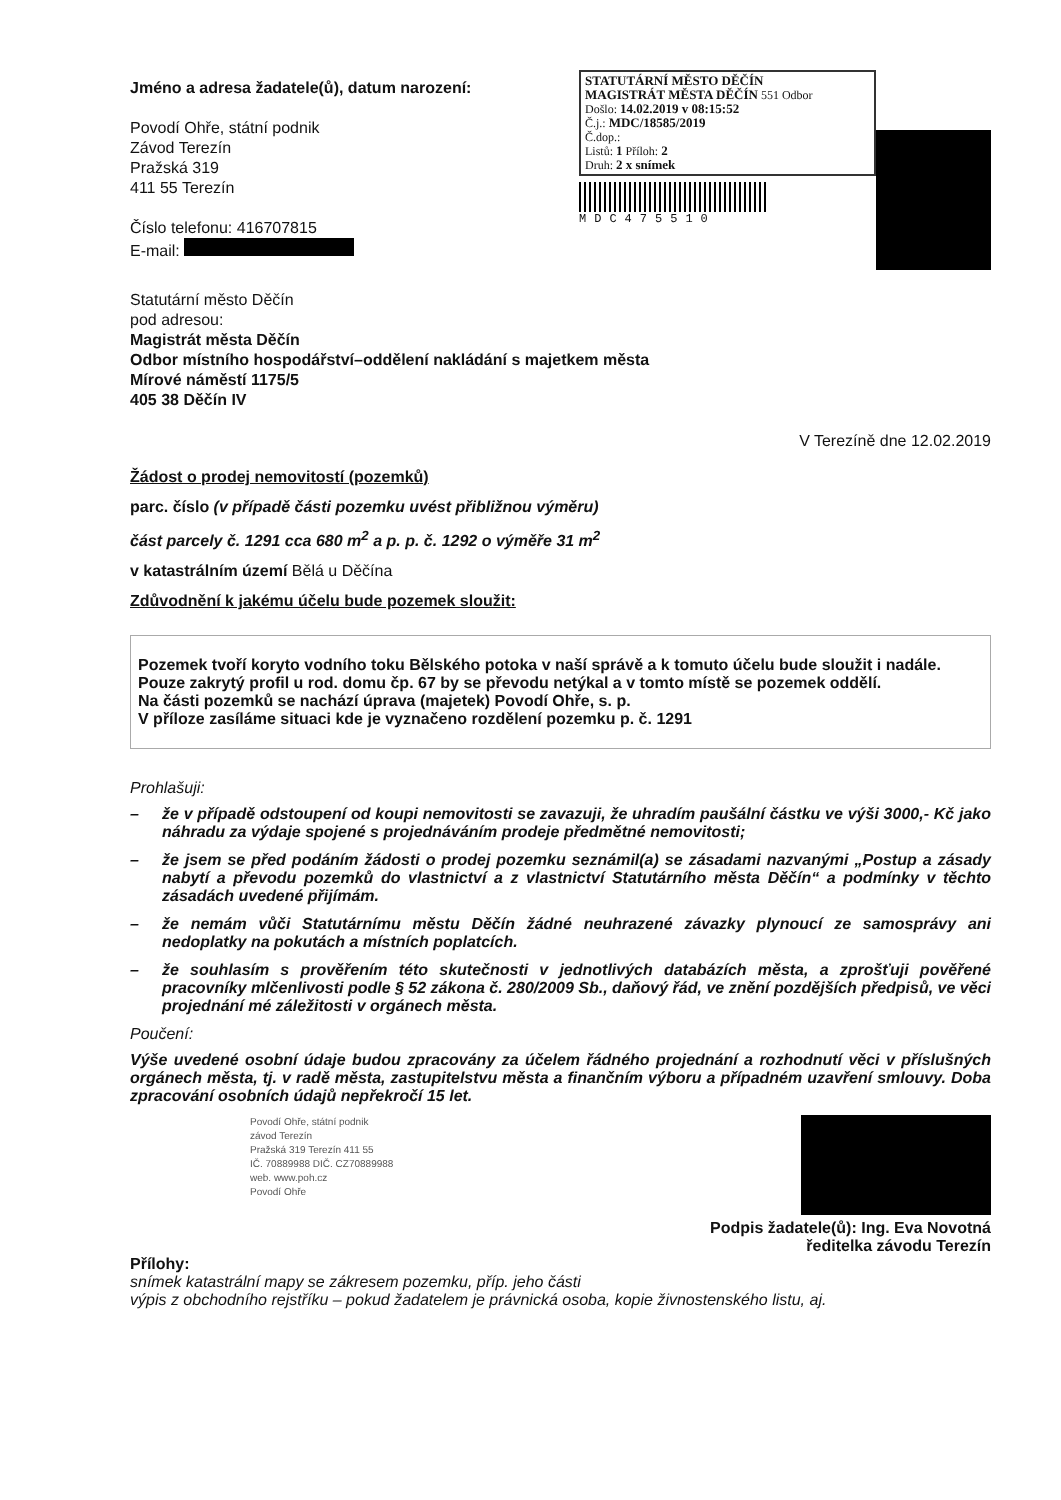Jméno a adresa žadatele(ů), datum narození:
Povodí Ohře, státní podnik
Závod Terezín
Pražská 319
411 55 Terezín
Číslo telefonu: 416707815
E-mail:
STATUTÁRNÍ MĚSTO DĚČÍN
MAGISTRÁT MĚSTA DĚČÍN 551 Odbor
Došlo: 14.02.2019 v 08:15:52
Č.j.: MDC/18585/2019
Č.dop.:
Listů: 1 Příloh: 2
Druh: 2 x snímek
MDC475510
Statutární město Děčín
pod adresou:
Magistrát města Děčín
Odbor místního hospodářství–oddělení nakládání s majetkem města
Mírové náměstí 1175/5
405 38 Děčín IV
V Terezíně dne 12.02.2019
Žádost o prodej nemovitostí (pozemků)
parc. číslo (v případě části pozemku uvést přibližnou výměru)
část parcely č. 1291 cca 680 m<sup>2</sup> a p. p. č. 1292 o výměře 31 m<sup>2</sup>
v katastrálním území Bělá u Děčína
Zdůvodnění k jakému účelu bude pozemek sloužit:
Pozemek tvoří koryto vodního toku Bělského potoka v naší správě a k tomuto účelu bude sloužit i nadále.
Pouze zakrytý profil u rod. domu čp. 67 by se převodu netýkal a v tomto místě se pozemek oddělí.
Na části pozemků se nachází úprava (majetek) Povodí Ohře, s. p.
V příloze zasíláme situaci kde je vyznačeno rozdělení pozemku p. č. 1291
Prohlašuji:
– že v případě odstoupení od koupi nemovitosti se zavazuji, že uhradím paušální částku ve výši 3000,- Kč jako náhradu za výdaje spojené s projednáváním prodeje předmětné nemovitosti;
– že jsem se před podáním žádosti o prodej pozemku seznámil(a) se zásadami nazvanými „Postup a zásady nabytí a převodu pozemků do vlastnictví a z vlastnictví Statutárního města Děčín“ a podmínky v těchto zásadách uvedené přijímám.
– že nemám vůči Statutárnímu městu Děčín žádné neuhrazené závazky plynoucí ze samosprávy ani nedoplatky na pokutách a místních poplatcích.
– že souhlasím s prověřením této skutečnosti v jednotlivých databázích města, a zprošťuji pověřené pracovníky mlčenlivosti podle § 52 zákona č. 280/2009 Sb., daňový řád, ve znění pozdějších předpisů, ve věci projednání mé záležitosti v orgánech města.
Poučení:
Výše uvedené osobní údaje budou zpracovány za účelem řádného projednání a rozhodnutí věci v příslušných orgánech města, tj. v radě města, zastupitelstvu města a finančním výboru a případném uzavření smlouvy. Doba zpracování osobních údajů nepřekročí 15 let.
Povodí Ohře, státní podnik
závod Terezín
Pražská 319 Terezín 411 55
IČ. 70889988 DIČ. CZ70889988
web. www.poh.cz
Povodí Ohře
Podpis žadatele(ů): Ing. Eva Novotná
ředitelka závodu Terezín
Přílohy:
snímek katastrální mapy se zákresem pozemku, příp. jeho části
výpis z obchodního rejstříku – pokud žadatelem je právnická osoba, kopie živnostenského listu, aj.